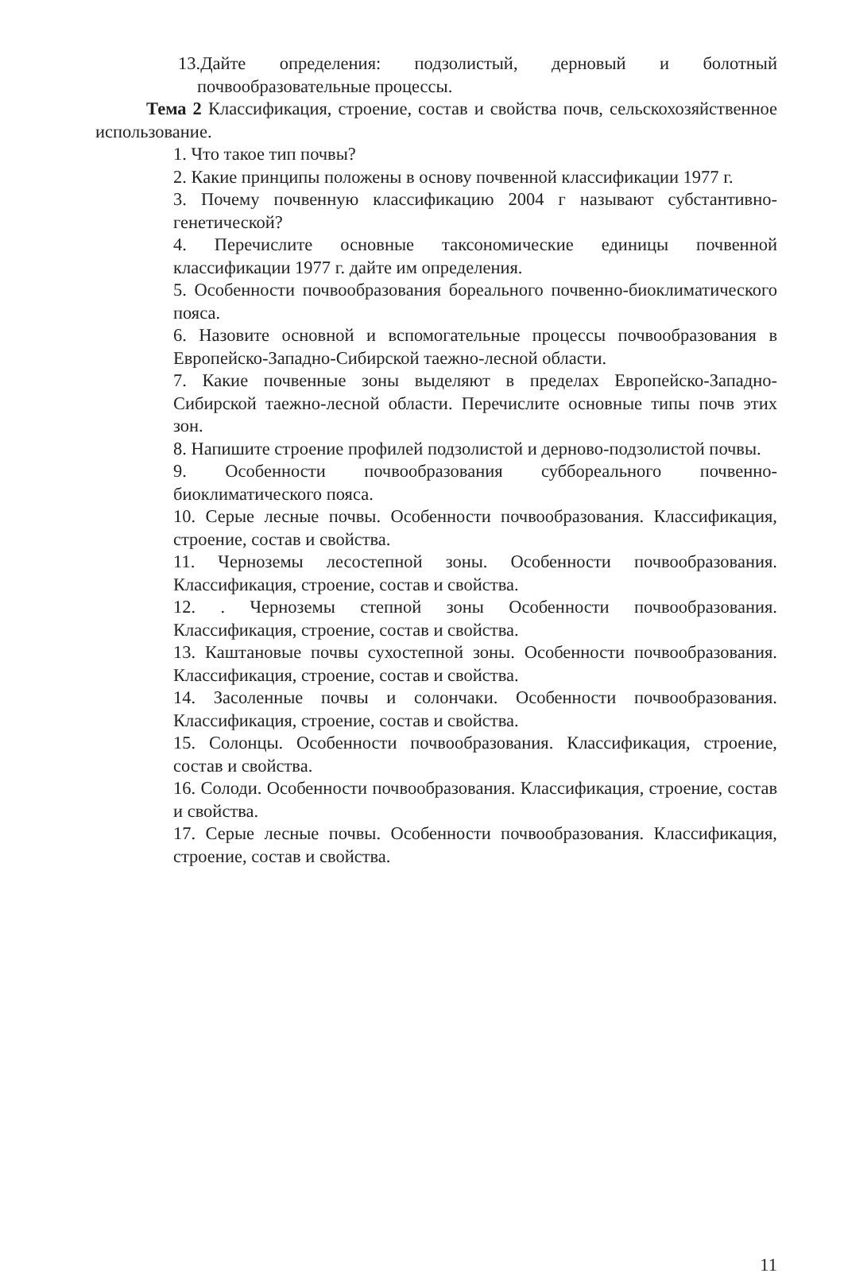13.Дайте определения: подзолистый, дерновый и болотный почвообразовательные процессы.
Тема 2 Классификация, строение, состав и свойства почв, сельскохозяйственное использование.
1. Что такое тип почвы?
2. Какие принципы положены в основу почвенной классификации 1977 г.
3. Почему почвенную классификацию 2004 г называют субстантивно-генетической?
4. Перечислите основные таксономические единицы почвенной классификации 1977 г. дайте им определения.
5. Особенности почвообразования бореального почвенно-биоклиматического пояса.
6. Назовите основной и вспомогательные процессы почвообразования в Европейско-Западно-Сибирской таежно-лесной области.
7. Какие почвенные зоны выделяют в пределах Европейско-Западно-Сибирской таежно-лесной области. Перечислите основные типы почв этих зон.
8. Напишите строение профилей подзолистой и дерново-подзолистой почвы.
9. Особенности почвообразования суббореального почвенно-биоклиматического пояса.
10. Серые лесные почвы. Особенности почвообразования. Классификация, строение, состав и свойства.
11. Черноземы лесостепной зоны. Особенности почвообразования. Классификация, строение, состав и свойства.
12. . Черноземы степной зоны Особенности почвообразования. Классификация, строение, состав и свойства.
13. Каштановые почвы сухостепной зоны. Особенности почвообразования. Классификация, строение, состав и свойства.
14. Засоленные почвы и солончаки. Особенности почвообразования. Классификация, строение, состав и свойства.
15. Солонцы. Особенности почвообразования. Классификация, строение, состав и свойства.
16. Солоди. Особенности почвообразования. Классификация, строение, состав и свойства.
17. Серые лесные почвы. Особенности почвообразования. Классификация, строение, состав и свойства.
11